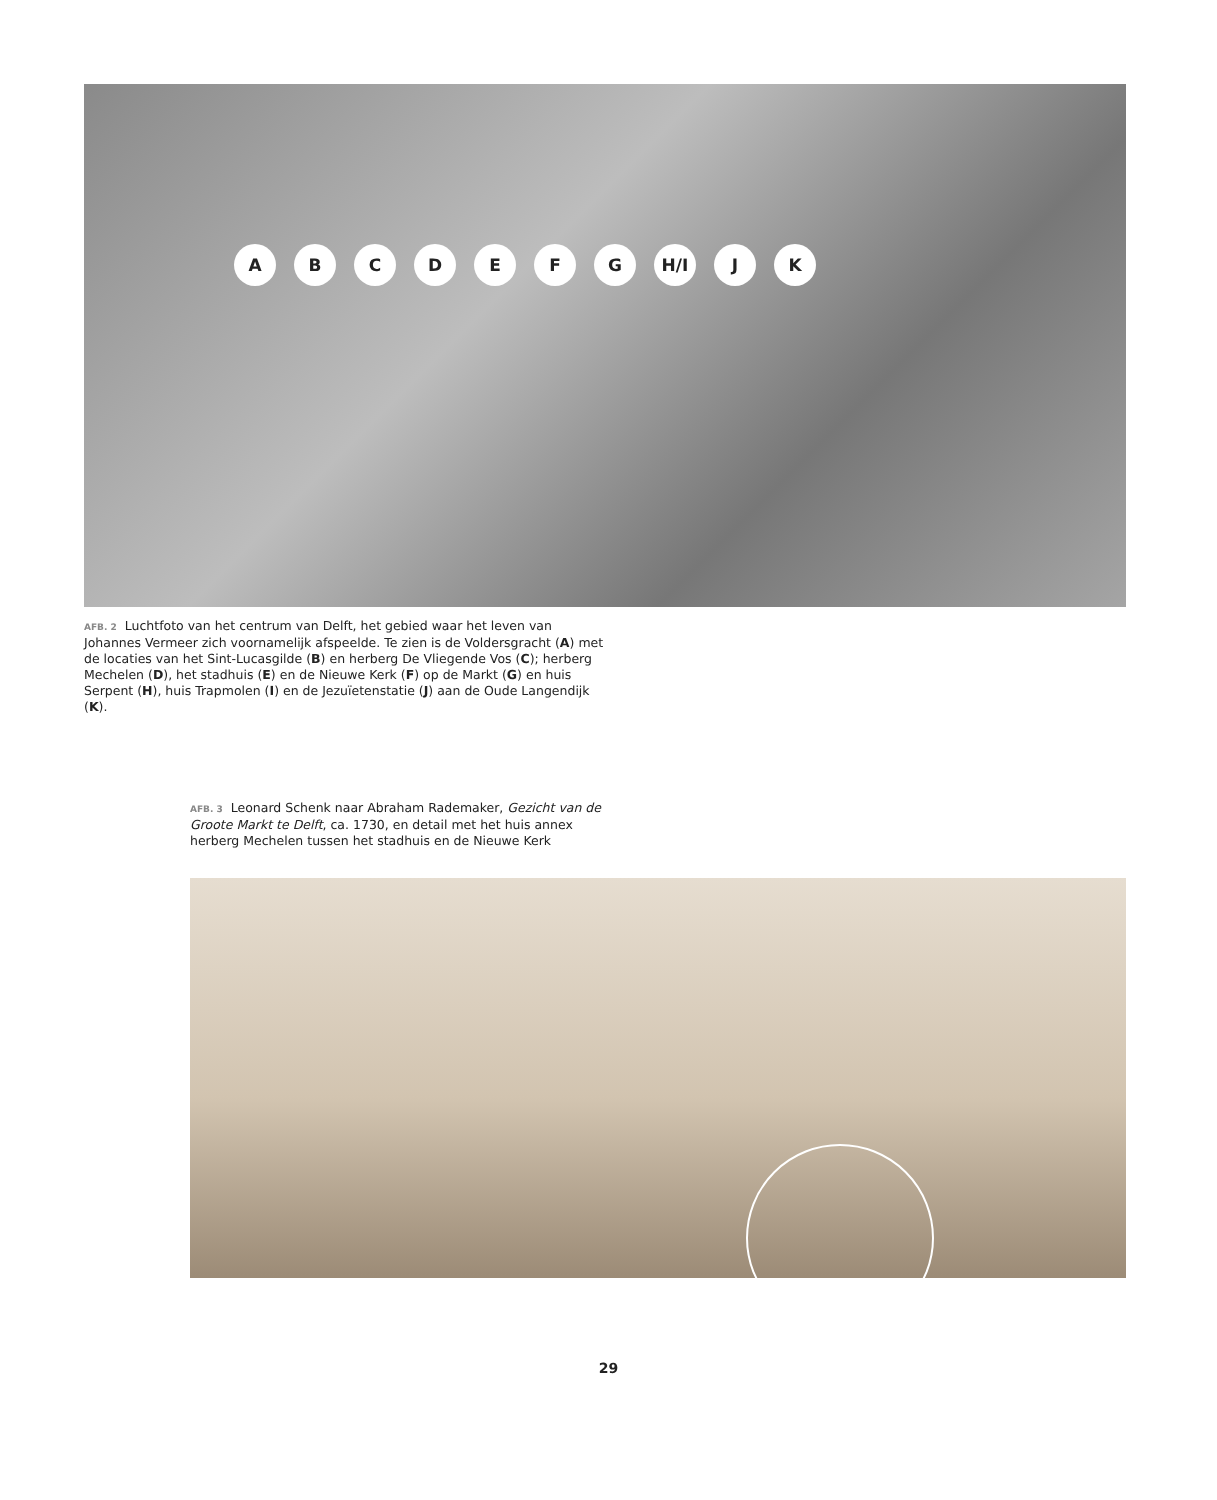ABCDEFG H/I J K
AFB. 2 Luchtfoto van het centrum van Delft, het gebied waar het leven van Johannes Vermeer zich voornamelijk afspeelde. Te zien is de Voldersgracht (A) met de locaties van het Sint-Lucasgilde (B) en herberg De Vliegende Vos (C); herberg Mechelen (D), het stadhuis (E) en de Nieuwe Kerk (F) op de Markt (G) en huis Serpent (H), huis Trapmolen (I) en de Jezuïetenstatie (J) aan de Oude Langendijk (K).
AFB. 3 Leonard Schenk naar Abraham Rademaker, Gezicht van de Groote Markt te Delft, ca. 1730, en detail met het huis annex herberg Mechelen tussen het stadhuis en de Nieuwe Kerk
29